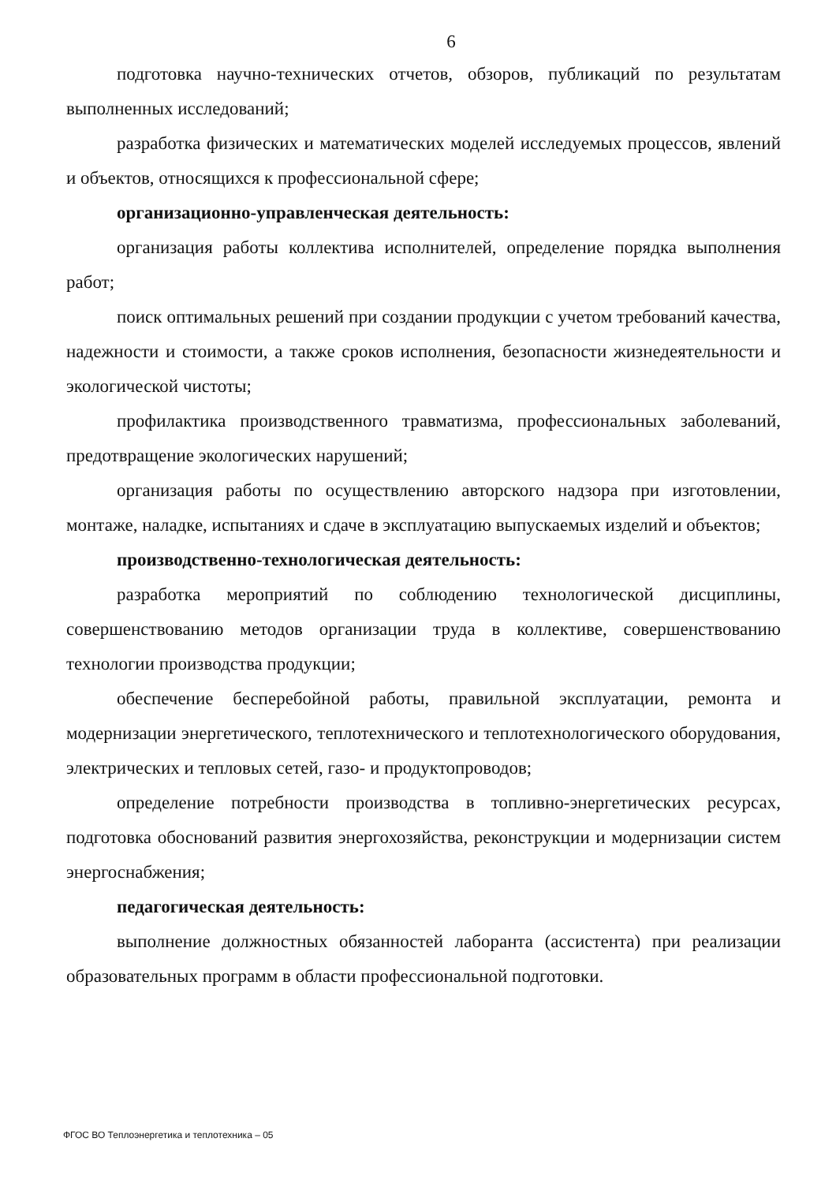6
подготовка научно-технических отчетов, обзоров, публикаций по результатам выполненных исследований;
разработка физических и математических моделей исследуемых процессов, явлений и объектов, относящихся к профессиональной сфере;
организационно-управленческая деятельность:
организация работы коллектива исполнителей, определение порядка выполнения работ;
поиск оптимальных решений при создании продукции с учетом требований качества, надежности и стоимости, а также сроков исполнения, безопасности жизнедеятельности и экологической чистоты;
профилактика производственного травматизма, профессиональных заболеваний, предотвращение экологических нарушений;
организация работы по осуществлению авторского надзора при изготовлении, монтаже, наладке, испытаниях и сдаче в эксплуатацию выпускаемых изделий и объектов;
производственно-технологическая деятельность:
разработка мероприятий по соблюдению технологической дисциплины, совершенствованию методов организации труда в коллективе, совершенствованию технологии производства продукции;
обеспечение бесперебойной работы, правильной эксплуатации, ремонта и модернизации энергетического, теплотехнического и теплотехнологического оборудования, электрических и тепловых сетей, газо- и продуктопроводов;
определение потребности производства в топливно-энергетических ресурсах, подготовка обоснований развития энергохозяйства, реконструкции и модернизации систем энергоснабжения;
педагогическая деятельность:
выполнение должностных обязанностей лаборанта (ассистента) при реализации образовательных программ в области профессиональной подготовки.
ФГОС ВО Теплоэнергетика и теплотехника – 05